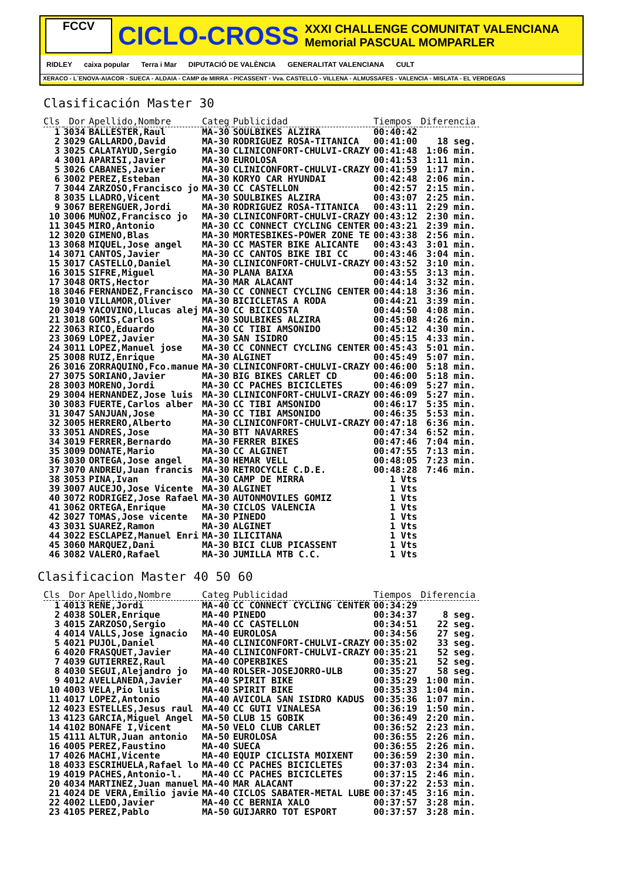FCCV
CICLO-CROSS
XXXI CHALLENGE COMUNITAT VALENCIANA
Memorial PASCUAL MOMPARLER
RIDLEY caixa popular Terra i Mar DIPUTACIÓ DE VALÈNCIA GENERALITAT VALENCIANA CULT
XERACO - L´ENOVA-AIACOR - SUECA - ALDAIA - CAMP de MIRRA - PICASSENT - Vva. CASTELLÓ - VILLENA - ALMUSSAFES - VALENCIA - MISLATA - EL VERDEGAS
Clasificación Master 30
| Cls | Dor | Apellido,Nombre | Categ | Publicidad | Tiempos | Diferencia |
| --- | --- | --- | --- | --- | --- | --- |
| 1 | 3034 | BALLESTER,Raul | MA-30 | SOULBIKES ALZIRA | 00:40:42 | |
| 2 | 3029 | GALLARDO,David | MA-30 | RODRIGUEZ ROSA-TITANICA | 00:41:00 | 18 seg. |
| 3 | 3025 | CALATAYUD,Sergio | MA-30 | CLINICONFORT-CHULVI-CRAZY | 00:41:48 | 1:06 min. |
| 4 | 3001 | APARISI,Javier | MA-30 | EUROLOSA | 00:41:53 | 1:11 min. |
| 5 | 3026 | CABANES,Javier | MA-30 | CLINICONFORT-CHULVI-CRAZY | 00:41:59 | 1:17 min. |
| 6 | 3002 | PEREZ,Esteban | MA-30 | KORYO CAR HYUNDAI | 00:42:48 | 2:06 min. |
| 7 | 3044 | ZARZOSO,Francisco jo | MA-30 | CC CASTELLON | 00:42:57 | 2:15 min. |
| 8 | 3035 | LLADRO,Vicent | MA-30 | SOULBIKES ALZIRA | 00:43:07 | 2:25 min. |
| 9 | 3067 | BERENGUER,Jordi | MA-30 | RODRIGUEZ ROSA-TITANICA | 00:43:11 | 2:29 min. |
| 10 | 3006 | MUÑOZ,Francisco jo | MA-30 | CLINICONFORT-CHULVI-CRAZY | 00:43:12 | 2:30 min. |
| 11 | 3045 | MIRO,Antonio | MA-30 | CC CONNECT CYCLING CENTER | 00:43:21 | 2:39 min. |
| 12 | 3020 | GIMENO,Blas | MA-30 | MORTESBIKES-POWER ZONE TE | 00:43:38 | 2:56 min. |
| 13 | 3068 | MIQUEL,Jose angel | MA-30 | CC MASTER BIKE ALICANTE | 00:43:43 | 3:01 min. |
| 14 | 3071 | CANTOS,Javier | MA-30 | CC CANTOS BIKE IBI CC | 00:43:46 | 3:04 min. |
| 15 | 3017 | CASTELLO,Daniel | MA-30 | CLINICONFORT-CHULVI-CRAZY | 00:43:52 | 3:10 min. |
| 16 | 3015 | SIFRE,Miguel | MA-30 | PLANA BAIXA | 00:43:55 | 3:13 min. |
| 17 | 3048 | ORTS,Hector | MA-30 | MAR ALACANT | 00:44:14 | 3:32 min. |
| 18 | 3046 | FERNANDEZ,Francisco | MA-30 | CC CONNECT CYCLING CENTER | 00:44:18 | 3:36 min. |
| 19 | 3010 | VILLAMOR,Oliver | MA-30 | BICICLETAS A RODA | 00:44:21 | 3:39 min. |
| 20 | 3049 | YACOVINO,Llucas alej | MA-30 | CC BICICOSTA | 00:44:50 | 4:08 min. |
| 21 | 3018 | GOMIS,Carlos | MA-30 | SOULBIKES ALZIRA | 00:45:08 | 4:26 min. |
| 22 | 3063 | RICO,Eduardo | MA-30 | CC TIBI AMSONIDO | 00:45:12 | 4:30 min. |
| 23 | 3069 | LOPEZ,Javier | MA-30 | SAN ISIDRO | 00:45:15 | 4:33 min. |
| 24 | 3011 | LOPEZ,Manuel jose | MA-30 | CC CONNECT CYCLING CENTER | 00:45:43 | 5:01 min. |
| 25 | 3008 | RUIZ,Enrique | MA-30 | ALGINET | 00:45:49 | 5:07 min. |
| 26 | 3016 | ZORRAQUINO,Fco.manue | MA-30 | CLINICONFORT-CHULVI-CRAZY | 00:46:00 | 5:18 min. |
| 27 | 3075 | SORIANO,Javier | MA-30 | BIG BIKES CARLET CD | 00:46:00 | 5:18 min. |
| 28 | 3003 | MORENO,Jordi | MA-30 | CC PACHES BICICLETES | 00:46:09 | 5:27 min. |
| 29 | 3004 | HERNANDEZ,Jose luis | MA-30 | CLINICONFORT-CHULVI-CRAZY | 00:46:09 | 5:27 min. |
| 30 | 3083 | FUERTE,Carlos alber | MA-30 | CC TIBI AMSONIDO | 00:46:17 | 5:35 min. |
| 31 | 3047 | SANJUAN,Jose | MA-30 | CC TIBI AMSONIDO | 00:46:35 | 5:53 min. |
| 32 | 3005 | HERRERO,Alberto | MA-30 | CLINICONFORT-CHULVI-CRAZY | 00:47:18 | 6:36 min. |
| 33 | 3051 | ANDRES,Jose | MA-30 | BTT NAVARRES | 00:47:34 | 6:52 min. |
| 34 | 3019 | FERRER,Bernardo | MA-30 | FERRER BIKES | 00:47:46 | 7:04 min. |
| 35 | 3009 | DONATE,Mario | MA-30 | CC ALGINET | 00:47:55 | 7:13 min. |
| 36 | 3030 | ORTEGA,Jose angel | MA-30 | HEMAR VELL | 00:48:05 | 7:23 min. |
| 37 | 3070 | ANDREU,Juan francis | MA-30 | RETROCYCLE C.D.E. | 00:48:28 | 7:46 min. |
| 38 | 3053 | PINA,Ivan | MA-30 | CAMP DE MIRRA | 1 Vts | |
| 39 | 3007 | AUCEJO,Jose Vicente | MA-30 | ALGINET | 1 Vts | |
| 40 | 3072 | RODRIGEZ,Jose Rafael | MA-30 | AUTONMOVILES GOMIZ | 1 Vts | |
| 41 | 3062 | ORTEGA,Enrique | MA-30 | CICLOS VALENCIA | 1 Vts | |
| 42 | 3027 | TOMAS,Jose vicente | MA-30 | PINEDO | 1 Vts | |
| 43 | 3031 | SUAREZ,Ramon | MA-30 | ALGINET | 1 Vts | |
| 44 | 3022 | ESCLAPEZ,Manuel Enri | MA-30 | ILICITANA | 1 Vts | |
| 45 | 3060 | MARQUEZ,Dani | MA-30 | BICI CLUB PICASSENT | 1 Vts | |
| 46 | 3082 | VALERO,Rafael | MA-30 | JUMILLA MTB C.C. | 1 Vts | |
Clasificacion Master 40 50 60
| Cls | Dor | Apellido,Nombre | Categ | Publicidad | Tiempos | Diferencia |
| --- | --- | --- | --- | --- | --- | --- |
| 1 | 4013 | REÑE,Jordi | MA-40 | CC CONNECT CYCLING CENTER | 00:34:29 | |
| 2 | 4038 | SOLER,Enrique | MA-40 | PINEDO | 00:34:37 | 8 seg. |
| 3 | 4015 | ZARZOSO,Sergio | MA-40 | CC CASTELLON | 00:34:51 | 22 seg. |
| 4 | 4014 | VALLS,Jose ignacio | MA-40 | EUROLOSA | 00:34:56 | 27 seg. |
| 5 | 4021 | PUJOL,Daniel | MA-40 | CLINICONFORT-CHULVI-CRAZY | 00:35:02 | 33 seg. |
| 6 | 4020 | FRASQUET,Javier | MA-40 | CLINICONFORT-CHULVI-CRAZY | 00:35:21 | 52 seg. |
| 7 | 4039 | GUTIERREZ,Raul | MA-40 | COPERBIKES | 00:35:21 | 52 seg. |
| 8 | 4030 | SEGUI,Alejandro jo | MA-40 | ROLSER-JOSEJORRO-ULB | 00:35:27 | 58 seg. |
| 9 | 4012 | AVELLANEDA,Javier | MA-40 | SPIRIT BIKE | 00:35:29 | 1:00 min. |
| 10 | 4003 | VELA,Pio luis | MA-40 | SPIRIT BIKE | 00:35:33 | 1:04 min. |
| 11 | 4017 | LOPEZ,Antonio | MA-40 | AVICOLA SAN ISIDRO KADUS | 00:35:36 | 1:07 min. |
| 12 | 4023 | ESTELLES,Jesus raul | MA-40 | CC GUTI VINALESA | 00:36:19 | 1:50 min. |
| 13 | 4123 | GARCIA,Miguel Angel | MA-50 | CLUB 15 GOBIK | 00:36:49 | 2:20 min. |
| 14 | 4102 | BONAFE I,Vicent | MA-50 | VELO CLUB CARLET | 00:36:52 | 2:23 min. |
| 15 | 4111 | ALTUR,Juan antonio | MA-50 | EUROLOSA | 00:36:55 | 2:26 min. |
| 16 | 4005 | PEREZ,Faustino | MA-40 | SUECA | 00:36:55 | 2:26 min. |
| 17 | 4026 | MACHI,Vicente | MA-40 | EQUIP CICLISTA MOIXENT | 00:36:59 | 2:30 min. |
| 18 | 4033 | ESCRIHUELA,Rafael lo | MA-40 | CC PACHES BICICLETES | 00:37:03 | 2:34 min. |
| 19 | 4019 | PACHES,Antonio-l. | MA-40 | CC PACHES BICICLETES | 00:37:15 | 2:46 min. |
| 20 | 4034 | MARTINEZ,Juan manuel | MA-40 | MAR ALACANT | 00:37:22 | 2:53 min. |
| 21 | 4024 | DE VERA,Emilio javie | MA-40 | CICLOS SABATER-METAL LUBE | 00:37:45 | 3:16 min. |
| 22 | 4002 | LLEDO,Javier | MA-40 | CC BERNIA XALO | 00:37:57 | 3:28 min. |
| 23 | 4105 | PEREZ,Pablo | MA-50 | GUIJARRO TOT ESPORT | 00:37:57 | 3:28 min. |